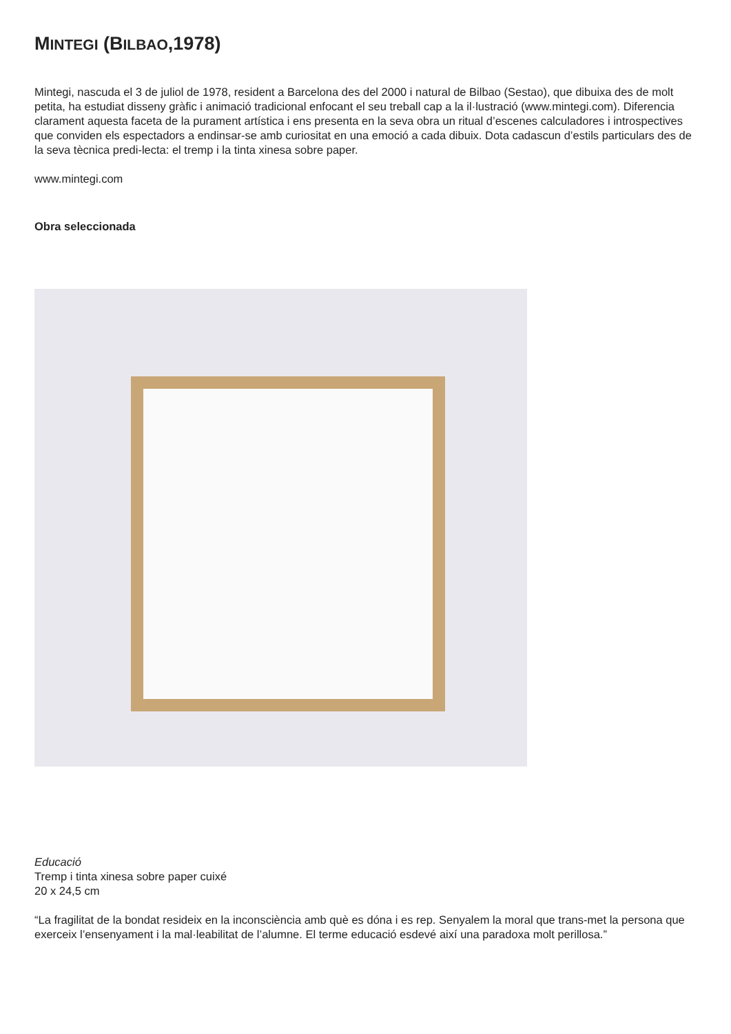MINTEGI (BILBAO,1978)
Mintegi, nascuda el 3 de juliol de 1978, resident a Barcelona des del 2000 i natural de Bilbao (Sestao), que dibuixa des de molt petita, ha estudiat disseny gràfic i animació tradicional enfocant el seu treball cap a la il·lustració (www.mintegi.com). Diferencia clarament aquesta faceta de la purament artística i ens presenta en la seva obra un ritual d’escenes calculadores i introspectives que conviden els espectadors a endinsar-se amb curiositat en una emoció a cada dibuix. Dota cadascun d’estils particulars des de la seva tècnica predi-lecta: el tremp i la tinta xinesa sobre paper.
www.mintegi.com
Obra seleccionada
Educació
Tremp i tinta xinesa sobre paper cuixé
20 x 24,5 cm
“La fragilitat de la bondat resideix en la inconsciència amb què es dóna i es rep. Senyalem la moral que trans-met la persona que exerceix l’ensenyament i la mal·leabilitat de l’alumne. El terme educació esdevé així una paradoxa molt perillosa.”